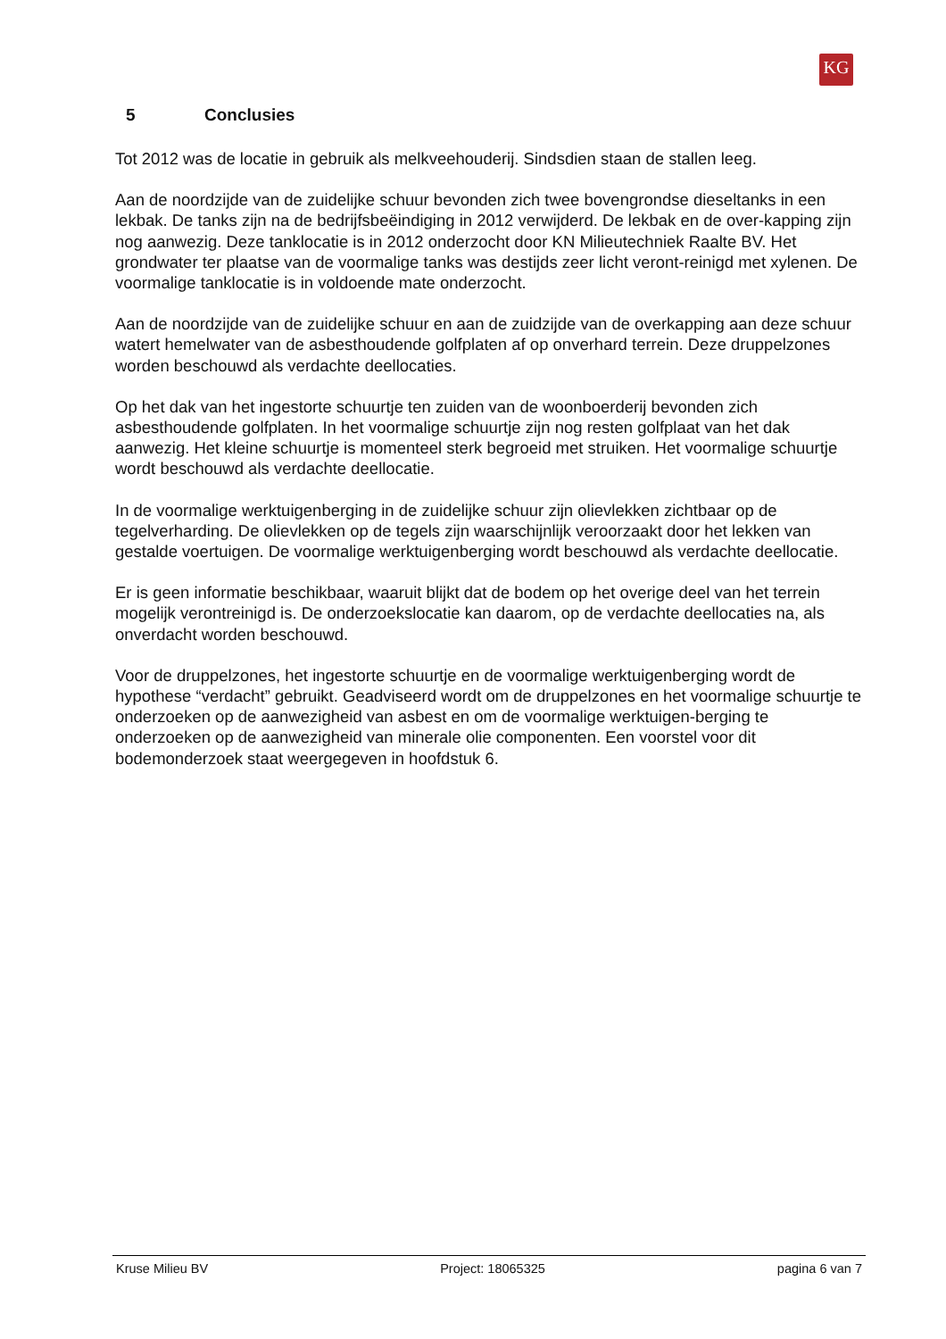KG
5 Conclusies
Tot 2012 was de locatie in gebruik als melkveehouderij. Sindsdien staan de stallen leeg.
Aan de noordzijde van de zuidelijke schuur bevonden zich twee bovengrondse dieseltanks in een lekbak. De tanks zijn na de bedrijfsbeëindiging in 2012 verwijderd. De lekbak en de over-kapping zijn nog aanwezig. Deze tanklocatie is in 2012 onderzocht door KN Milieutechniek Raalte BV. Het grondwater ter plaatse van de voormalige tanks was destijds zeer licht veront-reinigd met xylenen. De voormalige tanklocatie is in voldoende mate onderzocht.
Aan de noordzijde van de zuidelijke schuur en aan de zuidzijde van de overkapping aan deze schuur watert hemelwater van de asbesthoudende golfplaten af op onverhard terrein. Deze druppelzones worden beschouwd als verdachte deellocaties.
Op het dak van het ingestorte schuurtje ten zuiden van de woonboerderij bevonden zich asbesthoudende golfplaten. In het voormalige schuurtje zijn nog resten golfplaat van het dak aanwezig. Het kleine schuurtje is momenteel sterk begroeid met struiken. Het voormalige schuurtje wordt beschouwd als verdachte deellocatie.
In de voormalige werktuigenberging in de zuidelijke schuur zijn olievlekken zichtbaar op de tegelverharding. De olievlekken op de tegels zijn waarschijnlijk veroorzaakt door het lekken van gestalde voertuigen. De voormalige werktuigenberging wordt beschouwd als verdachte deellocatie.
Er is geen informatie beschikbaar, waaruit blijkt dat de bodem op het overige deel van het terrein mogelijk verontreinigd is. De onderzoekslocatie kan daarom, op de verdachte deellocaties na, als onverdacht worden beschouwd.
Voor de druppelzones, het ingestorte schuurtje en de voormalige werktuigenberging wordt de hypothese “verdacht” gebruikt. Geadviseerd wordt om de druppelzones en het voormalige schuurtje te onderzoeken op de aanwezigheid van asbest en om de voormalige werktuigen-berging te onderzoeken op de aanwezigheid van minerale olie componenten. Een voorstel voor dit bodemonderzoek staat weergegeven in hoofdstuk 6.
Kruse Milieu BV Project: 18065325 pagina 6 van 7